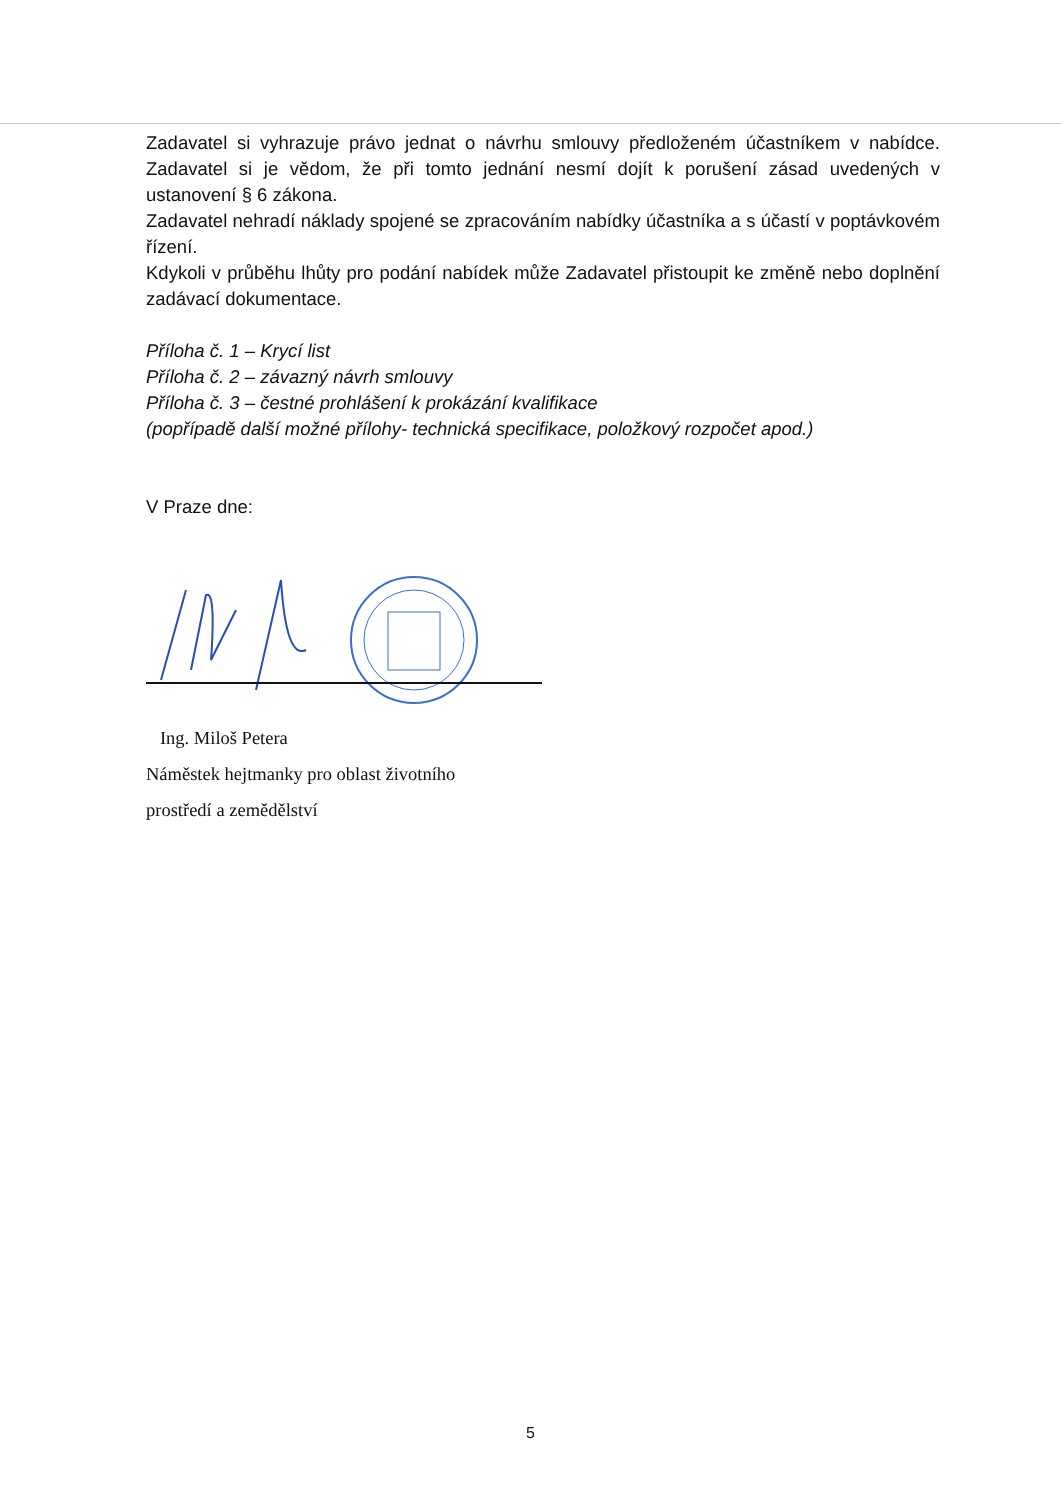Zadavatel si vyhrazuje právo jednat o návrhu smlouvy předloženém účastníkem v nabídce. Zadavatel si je vědom, že při tomto jednání nesmí dojít k porušení zásad uvedených v ustanovení § 6 zákona.
Zadavatel nehradí náklady spojené se zpracováním nabídky účastníka a s účastí v poptávkovém řízení.
Kdykoli v průběhu lhůty pro podání nabídek může Zadavatel přistoupit ke změně nebo doplnění zadávací dokumentace.
Příloha č. 1 – Krycí list
Příloha č. 2 – závazný návrh smlouvy
Příloha č. 3 – čestné prohlášení k prokázání kvalifikace
(popřípadě další možné přílohy- technická specifikace, položkový rozpočet apod.)
V Praze dne:
Ing. Miloš Petera
Náměstek hejtmanky pro oblast životního
prostředí a zemědělství
5